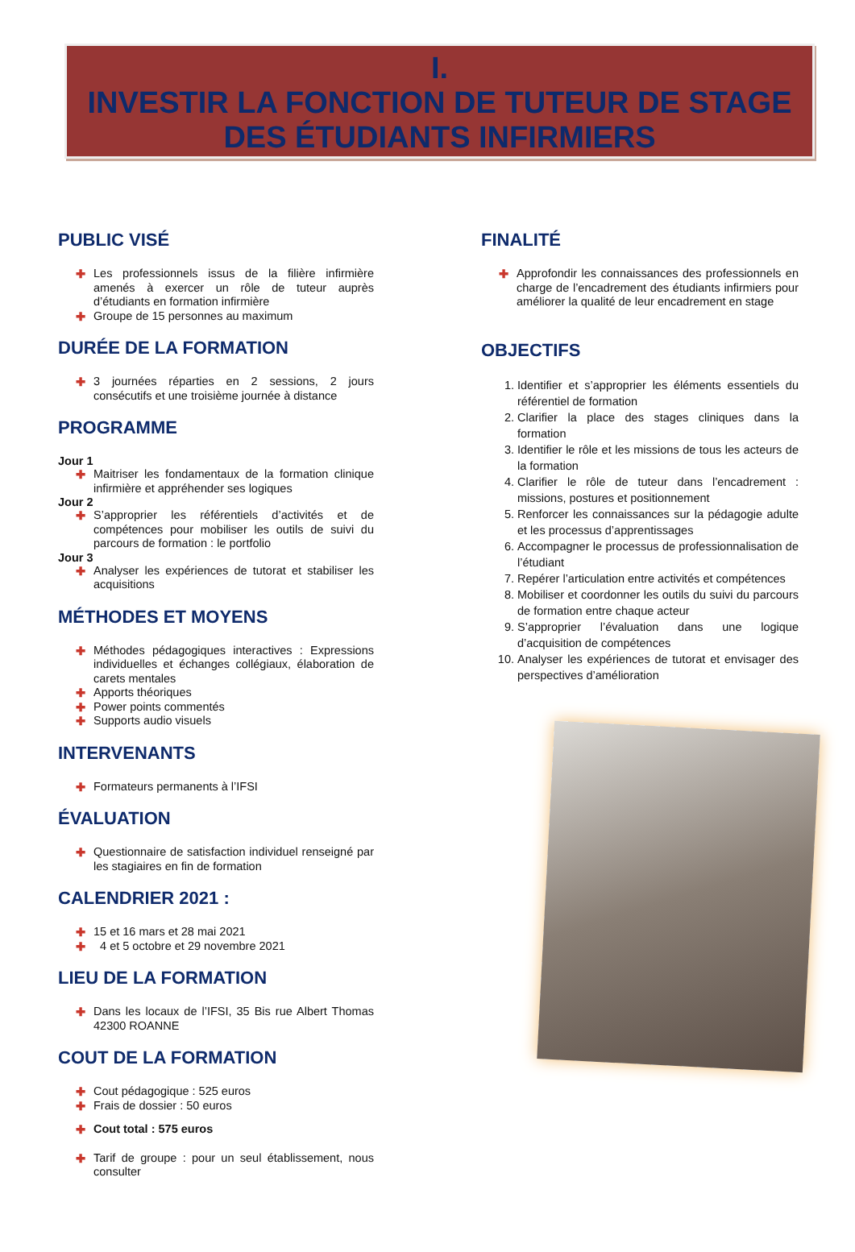I.
INVESTIR LA FONCTION DE TUTEUR DE STAGE DES ÉTUDIANTS INFIRMIERS
PUBLIC VISÉ
✚ Les professionnels issus de la filière infirmière amenés à exercer un rôle de tuteur auprès d’étudiants en formation infirmière
✚ Groupe de 15 personnes au maximum
DURÉE DE LA FORMATION
✚ 3 journées réparties en 2 sessions, 2 jours consécutifs et une troisième journée à distance
PROGRAMME
Jour 1
✚ Maitriser les fondamentaux de la formation clinique infirmière et appréhender ses logiques
Jour 2
✚ S’approprier les référentiels d’activités et de compétences pour mobiliser les outils de suivi du parcours de formation : le portfolio
Jour 3
✚ Analyser les expériences de tutorat et stabiliser les acquisitions
MÉTHODES ET MOYENS
✚ Méthodes pédagogiques interactives : Expressions individuelles et échanges collégiaux, élaboration de carets mentales
✚ Apports théoriques
✚ Power points commentés
✚ Supports audio visuels
INTERVENANTS
✚ Formateurs permanents à l’IFSI
ÉVALUATION
✚ Questionnaire de satisfaction individuel renseigné par les stagiaires en fin de formation
CALENDRIER 2021 :
✚ 15 et 16 mars et 28 mai 2021
✚ 4 et 5 octobre et 29 novembre 2021
LIEU DE LA FORMATION
✚ Dans les locaux de l’IFSI, 35 Bis rue Albert Thomas 42300 ROANNE
COUT DE LA FORMATION
✚ Cout pédagogique : 525 euros
✚ Frais de dossier : 50 euros
✚ Cout total : 575 euros
✚ Tarif de groupe : pour un seul établissement, nous consulter
FINALITÉ
✚ Approfondir les connaissances des professionnels en charge de l’encadrement des étudiants infirmiers pour améliorer la qualité de leur encadrement en stage
OBJECTIFS
1. Identifier et s’approprier les éléments essentiels du référentiel de formation
2. Clarifier la place des stages cliniques dans la formation
3. Identifier le rôle et les missions de tous les acteurs de la formation
4. Clarifier le rôle de tuteur dans l’encadrement : missions, postures et positionnement
5. Renforcer les connaissances sur la pédagogie adulte et les processus d’apprentissages
6. Accompagner le processus de professionnalisation de l’étudiant
7. Repérer l’articulation entre activités et compétences
8. Mobiliser et coordonner les outils du suivi du parcours de formation entre chaque acteur
9. S’approprier l’évaluation dans une logique d’acquisition de compétences
10. Analyser les expériences de tutorat et envisager des perspectives d’amélioration